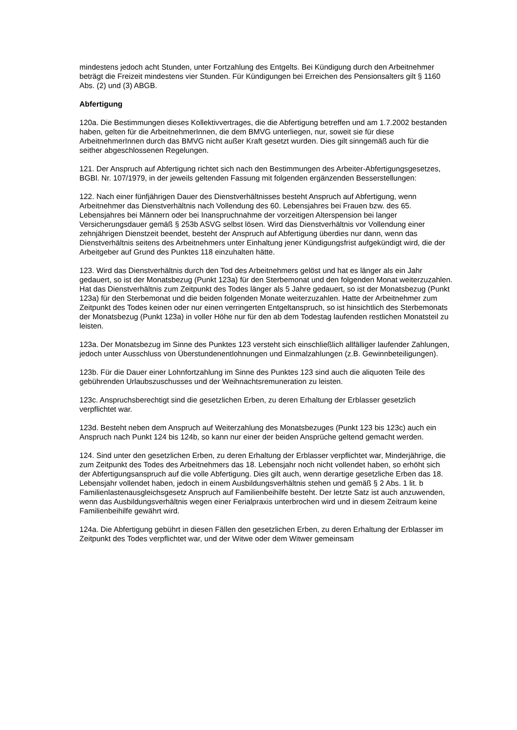mindestens jedoch acht Stunden, unter Fortzahlung des Entgelts. Bei Kündigung durch den Arbeitnehmer beträgt die Freizeit mindestens vier Stunden. Für Kündigungen bei Erreichen des Pensionsalters gilt § 1160 Abs. (2) und (3) ABGB.
Abfertigung
120a. Die Bestimmungen dieses Kollektivvertrages, die die Abfertigung betreffen und am 1.7.2002 bestanden haben, gelten für die ArbeitnehmerInnen, die dem BMVG unterliegen, nur, soweit sie für diese ArbeitnehmerInnen durch das BMVG nicht außer Kraft gesetzt wurden. Dies gilt sinngemäß auch für die seither abgeschlossenen Regelungen.
121. Der Anspruch auf Abfertigung richtet sich nach den Bestimmungen des Arbeiter-Abfertigungsgesetzes, BGBl. Nr. 107/1979, in der jeweils geltenden Fassung mit folgenden ergänzenden Besserstellungen:
122. Nach einer fünfjährigen Dauer des Dienstverhältnisses besteht Anspruch auf Abfertigung, wenn Arbeitnehmer das Dienstverhältnis nach Vollendung des 60. Lebensjahres bei Frauen bzw. des 65. Lebensjahres bei Männern oder bei Inanspruchnahme der vorzeitigen Alterspension bei langer Versicherungsdauer gemäß § 253b ASVG selbst lösen. Wird das Dienstverhältnis vor Vollendung einer zehnjährigen Dienstzeit beendet, besteht der Anspruch auf Abfertigung überdies nur dann, wenn das Dienstverhältnis seitens des Arbeitnehmers unter Einhaltung jener Kündigungsfrist aufgekündigt wird, die der Arbeitgeber auf Grund des Punktes 118 einzuhalten hätte.
123. Wird das Dienstverhältnis durch den Tod des Arbeitnehmers gelöst und hat es länger als ein Jahr gedauert, so ist der Monatsbezug (Punkt 123a) für den Sterbemonat und den folgenden Monat weiterzuzahlen.
Hat das Dienstverhältnis zum Zeitpunkt des Todes länger als 5 Jahre gedauert, so ist der Monatsbezug (Punkt 123a) für den Sterbemonat und die beiden folgenden Monate weiterzuzahlen. Hatte der Arbeitnehmer zum Zeitpunkt des Todes keinen oder nur einen verringerten Entgeltanspruch, so ist hinsichtlich des Sterbemonats der Monatsbezug (Punkt 123a) in voller Höhe nur für den ab dem Todestag laufenden restlichen Monatsteil zu leisten.
123a. Der Monatsbezug im Sinne des Punktes 123 versteht sich einschließlich allfälliger laufender Zahlungen, jedoch unter Ausschluss von Überstundenentlohnungen und Einmalzahlungen (z.B. Gewinnbeteiligungen).
123b. Für die Dauer einer Lohnfortzahlung im Sinne des Punktes 123 sind auch die aliquoten Teile des gebührenden Urlaubszuschusses und der Weihnachtsremuneration zu leisten.
123c. Anspruchsberechtigt sind die gesetzlichen Erben, zu deren Erhaltung der Erblasser gesetzlich verpflichtet war.
123d. Besteht neben dem Anspruch auf Weiterzahlung des Monatsbezuges (Punkt 123 bis 123c) auch ein Anspruch nach Punkt 124 bis 124b, so kann nur einer der beiden Ansprüche geltend gemacht werden.
124. Sind unter den gesetzlichen Erben, zu deren Erhaltung der Erblasser verpflichtet war, Minderjährige, die zum Zeitpunkt des Todes des Arbeitnehmers das 18. Lebensjahr noch nicht vollendet haben, so erhöht sich der Abfertigungsanspruch auf die volle Abfertigung. Dies gilt auch, wenn derartige gesetzliche Erben das 18. Lebensjahr vollendet haben, jedoch in einem Ausbildungsverhältnis stehen und gemäß § 2 Abs. 1 lit. b Familienlastenausgleichsgesetz Anspruch auf Familienbeihilfe besteht. Der letzte Satz ist auch anzuwenden, wenn das Ausbildungsverhältnis wegen einer Ferialpraxis unterbrochen wird und in diesem Zeitraum keine Familienbeihilfe gewährt wird.
124a. Die Abfertigung gebührt in diesen Fällen den gesetzlichen Erben, zu deren Erhaltung der Erblasser im Zeitpunkt des Todes verpflichtet war, und der Witwe oder dem Witwer gemeinsam